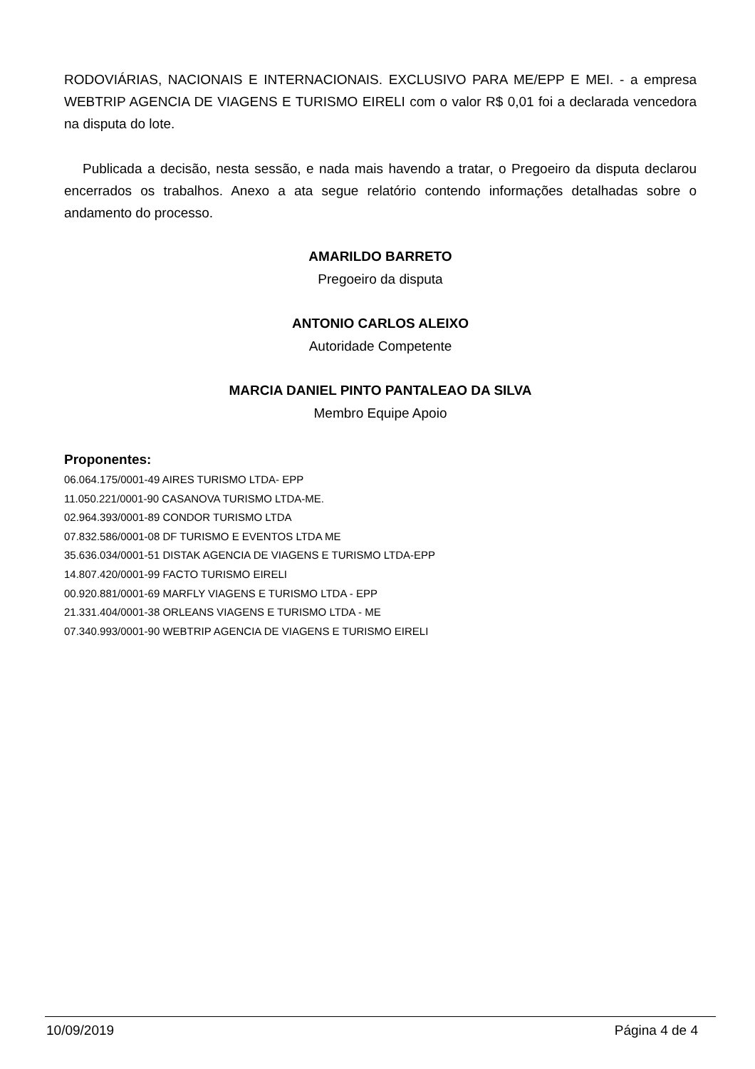RODOVIÁRIAS, NACIONAIS E INTERNACIONAIS. EXCLUSIVO PARA ME/EPP E MEI. - a empresa WEBTRIP AGENCIA DE VIAGENS E TURISMO EIRELI com o valor R$ 0,01 foi a declarada vencedora na disputa do lote.
Publicada a decisão, nesta sessão, e nada mais havendo a tratar, o Pregoeiro da disputa declarou encerrados os trabalhos. Anexo a ata segue relatório contendo informações detalhadas sobre o andamento do processo.
AMARILDO BARRETO
Pregoeiro da disputa
ANTONIO CARLOS ALEIXO
Autoridade Competente
MARCIA DANIEL PINTO PANTALEAO DA SILVA
Membro Equipe Apoio
Proponentes:
06.064.175/0001-49 AIRES TURISMO LTDA- EPP
11.050.221/0001-90 CASANOVA TURISMO LTDA-ME.
02.964.393/0001-89 CONDOR TURISMO LTDA
07.832.586/0001-08 DF TURISMO E EVENTOS LTDA ME
35.636.034/0001-51 DISTAK AGENCIA DE VIAGENS E TURISMO LTDA-EPP
14.807.420/0001-99 FACTO TURISMO EIRELI
00.920.881/0001-69 MARFLY VIAGENS E TURISMO LTDA - EPP
21.331.404/0001-38 ORLEANS VIAGENS E TURISMO LTDA - ME
07.340.993/0001-90 WEBTRIP AGENCIA DE VIAGENS E TURISMO EIRELI
10/09/2019 Página 4 de 4